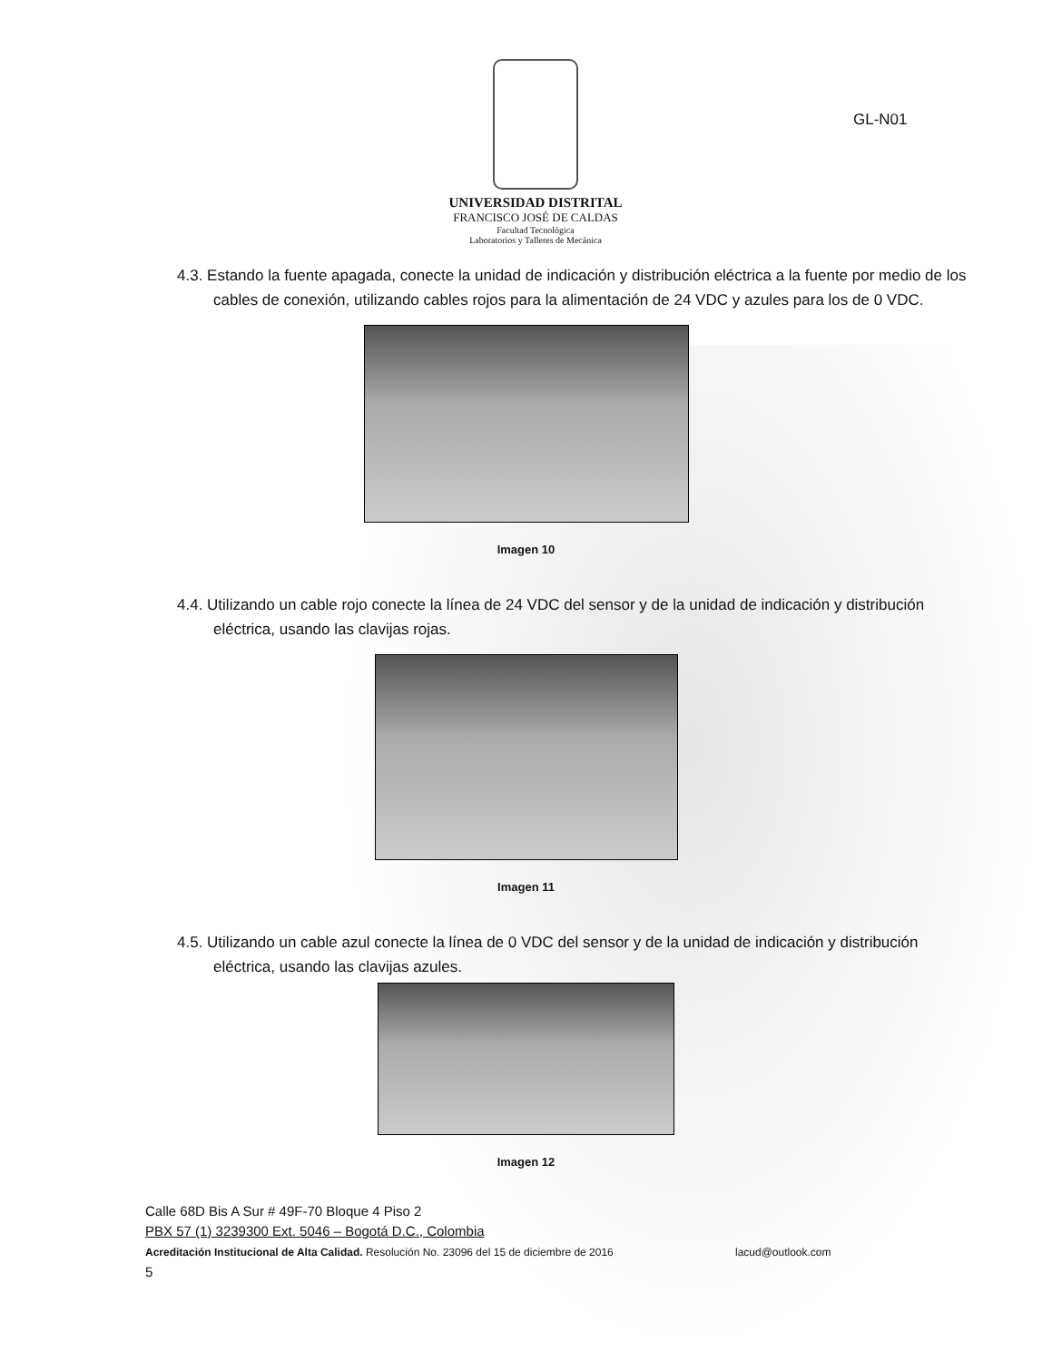UNIVERSIDAD DISTRITAL
FRANCISCO JOSÉ DE CALDAS
Facultad Tecnológica
Laboratorios y Talleres de Mecánica
GL-N01
4.3. Estando la fuente apagada, conecte la unidad de indicación y distribución eléctrica a la fuente por medio de los cables de conexión, utilizando cables rojos para la alimentación de 24 VDC y azules para los de 0 VDC.
Imagen 10
4.4. Utilizando un cable rojo conecte la línea de 24 VDC del sensor y de la unidad de indicación y distribución eléctrica, usando las clavijas rojas.
Imagen 11
4.5. Utilizando un cable azul conecte la línea de 0 VDC del sensor y de la unidad de indicación y distribución eléctrica, usando las clavijas azules.
Imagen 12
Calle 68D Bis A Sur # 49F-70 Bloque 4 Piso 2
PBX 57 (1) 3239300 Ext. 5046 – Bogotá D.C., Colombia
Acreditación Institucional de Alta Calidad. Resolución No. 23096 del 15 de diciembre de 2016 lacud@outlook.com
5